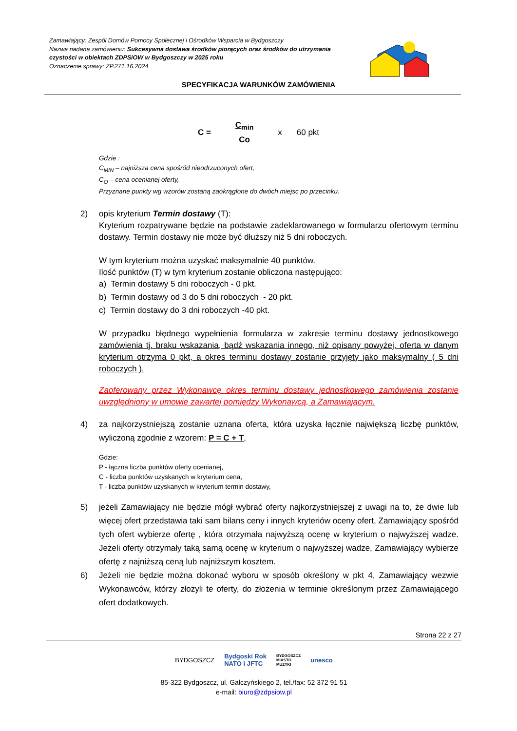Zamawiający: Zespól Domów Pomocy Społecznej i Ośrodków Wsparcia w Bydgoszczy
Nazwa nadana zamówieniu: Sukcesywna dostawa środków piorących oraz środków do utrzymania czystości w obiektach ZDPSiOW w Bydgoszczy w 2025 roku
Oznaczenie sprawy: ZP.271.16.2024
SPECYFIKACJA WARUNKÓW ZAMÓWIENIA
C = C<sub>min</sub> Co x 60 pkt
Gdzie :
C<sub>MIN</sub> – najniższa cena spośród nieodrzuconych ofert,
C<sub>O</sub> – cena ocenianej oferty,
Przyznane punkty wg wzorów zostaną zaokrąglone do dwóch miejsc po przecinku.
2) opis kryterium Termin dostawy (T):
Kryterium rozpatrywane będzie na podstawie zadeklarowanego w formularzu ofertowym terminu dostawy. Termin dostawy nie może być dłuższy niż 5 dni roboczych.
W tym kryterium można uzyskać maksymalnie 40 punktów.
Ilość punktów (T) w tym kryterium zostanie obliczona następująco:
a) Termin dostawy 5 dni roboczych - 0 pkt.
b) Termin dostawy od 3 do 5 dni roboczych - 20 pkt.
c) Termin dostawy do 3 dni roboczych -40 pkt.
W przypadku błędnego wypełnienia formularza w zakresie terminu dostawy jednostkowego zamówienia tj. braku wskazania, bądź wskazania innego, niż opisany powyżej, oferta w danym kryterium otrzyma 0 pkt, a okres terminu dostawy zostanie przyjęty jako maksymalny ( 5 dni roboczych ).
Zaoferowany przez Wykonawcę okres terminu dostawy jednostkowego zamówienia zostanie uwzględniony w umowie zawartej pomiędzy Wykonawcą, a Zamawiającym.
4) za najkorzystniejszą zostanie uznana oferta, która uzyska łącznie największą liczbę punktów, wyliczoną zgodnie z wzorem: P = C + T,
Gdzie:
P - łączna liczba punktów oferty ocenianej,
C - liczba punktów uzyskanych w kryterium cena,
T - liczba punktów uzyskanych w kryterium termin dostawy,
5) jeżeli Zamawiający nie będzie mógł wybrać oferty najkorzystniejszej z uwagi na to, że dwie lub więcej ofert przedstawia taki sam bilans ceny i innych kryteriów oceny ofert, Zamawiający spośród tych ofert wybierze ofertę , która otrzymała najwyższą ocenę w kryterium o najwyższej wadze. Jeżeli oferty otrzymały taką samą ocenę w kryterium o najwyższej wadze, Zamawiający wybierze ofertę z najniższą ceną lub najniższym kosztem.
6) Jeżeli nie będzie można dokonać wyboru w sposób określony w pkt 4, Zamawiający wezwie Wykonawców, którzy złożyli te oferty, do złożenia w terminie określonym przez Zamawiającego ofert dodatkowych.
Strona 22 z 27
BYDGOSZCZ Bydgoski Rok
NATO i JFTC BYDGOSZCZ
MIASTO
MUZYKI unesco
85-322 Bydgoszcz, ul. Gałczyńskiego 2, tel./fax: 52 372 91 51
e-mail: biuro@zdpsiow.pl